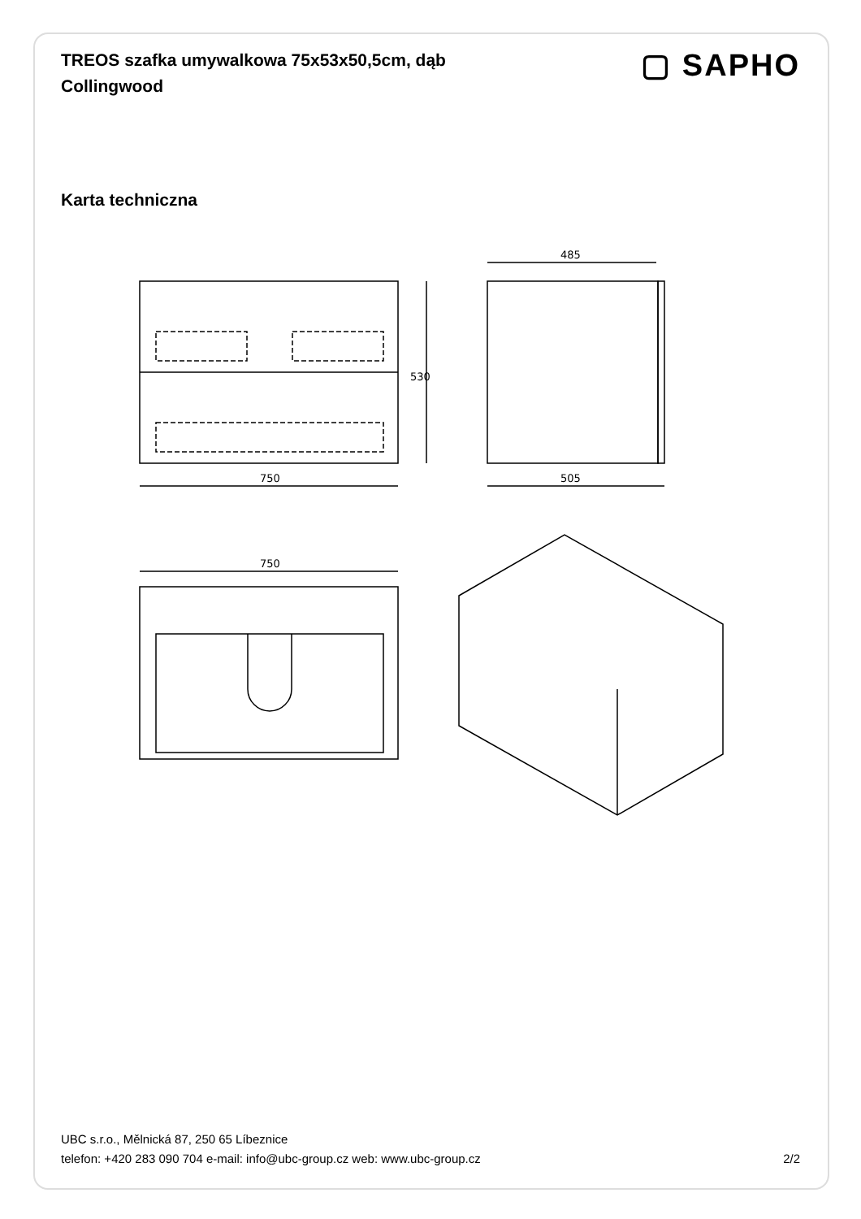TREOS szafka umywalkowa 75x53x50,5cm, dąb Collingwood
▢ SAPHO
Karta techniczna
750
505
485
750
530
UBC s.r.o., Mělnická 87, 250 65 Líbeznice
telefon: +420 283 090 704 e-mail: info@ubc-group.cz web: www.ubc-group.cz 2/2